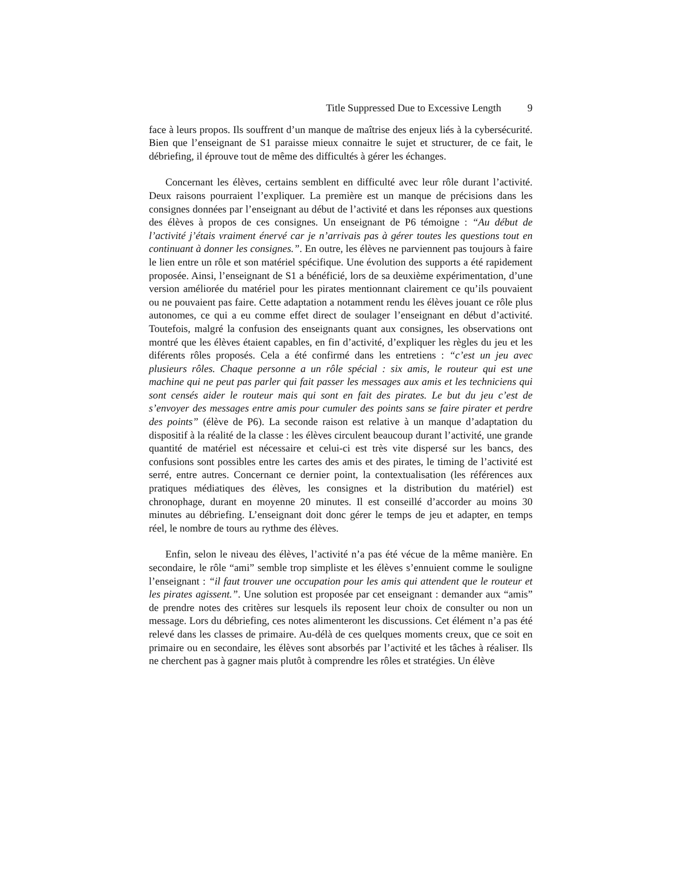Title Suppressed Due to Excessive Length 9
face à leurs propos. Ils souffrent d’un manque de maîtrise des enjeux liés à la cybersécurité. Bien que l’enseignant de S1 paraisse mieux connaitre le sujet et structurer, de ce fait, le débriefing, il éprouve tout de même des difficultés à gérer les échanges.
Concernant les élèves, certains semblent en difficulté avec leur rôle durant l’activité. Deux raisons pourraient l’expliquer. La première est un manque de précisions dans les consignes données par l’enseignant au début de l’activité et dans les réponses aux questions des élèves à propos de ces consignes. Un enseignant de P6 témoigne : “Au début de l’activité j’étais vraiment énervé car je n’arrivais pas à gérer toutes les questions tout en continuant à donner les consignes.”. En outre, les élèves ne parviennent pas toujours à faire le lien entre un rôle et son matériel spécifique. Une évolution des supports a été rapidement proposée. Ainsi, l’enseignant de S1 a bénéficié, lors de sa deuxième expérimentation, d’une version améliorée du matériel pour les pirates mentionnant clairement ce qu’ils pouvaient ou ne pouvaient pas faire. Cette adaptation a notamment rendu les élèves jouant ce rôle plus autonomes, ce qui a eu comme effet direct de soulager l’enseignant en début d’activité. Toutefois, malgré la confusion des enseignants quant aux consignes, les observations ont montré que les élèves étaient capables, en fin d’activité, d’expliquer les règles du jeu et les diférents rôles proposés. Cela a été confirmé dans les entretiens : “c’est un jeu avec plusieurs rôles. Chaque personne a un rôle spécial : six amis, le routeur qui est une machine qui ne peut pas parler qui fait passer les messages aux amis et les techniciens qui sont censés aider le routeur mais qui sont en fait des pirates. Le but du jeu c’est de s’envoyer des messages entre amis pour cumuler des points sans se faire pirater et perdre des points” (élève de P6). La seconde raison est relative à un manque d’adaptation du dispositif à la réalité de la classe : les élèves circulent beaucoup durant l’activité, une grande quantité de matériel est nécessaire et celui-ci est très vite dispersé sur les bancs, des confusions sont possibles entre les cartes des amis et des pirates, le timing de l’activité est serré, entre autres. Concernant ce dernier point, la contextualisation (les références aux pratiques médiatiques des élèves, les consignes et la distribution du matériel) est chronophage, durant en moyenne 20 minutes. Il est conseillé d’accorder au moins 30 minutes au débriefing. L’enseignant doit donc gérer le temps de jeu et adapter, en temps réel, le nombre de tours au rythme des élèves.
Enfin, selon le niveau des élèves, l’activité n’a pas été vécue de la même manière. En secondaire, le rôle “ami” semble trop simpliste et les élèves s’ennuient comme le souligne l’enseignant : “il faut trouver une occupation pour les amis qui attendent que le routeur et les pirates agissent.”. Une solution est proposée par cet enseignant : demander aux “amis” de prendre notes des critères sur lesquels ils reposent leur choix de consulter ou non un message. Lors du débriefing, ces notes alimenteront les discussions. Cet élément n’a pas été relevé dans les classes de primaire. Au-délà de ces quelques moments creux, que ce soit en primaire ou en secondaire, les élèves sont absorbés par l’activité et les tâches à réaliser. Ils ne cherchent pas à gagner mais plutôt à comprendre les rôles et stratégies. Un élève